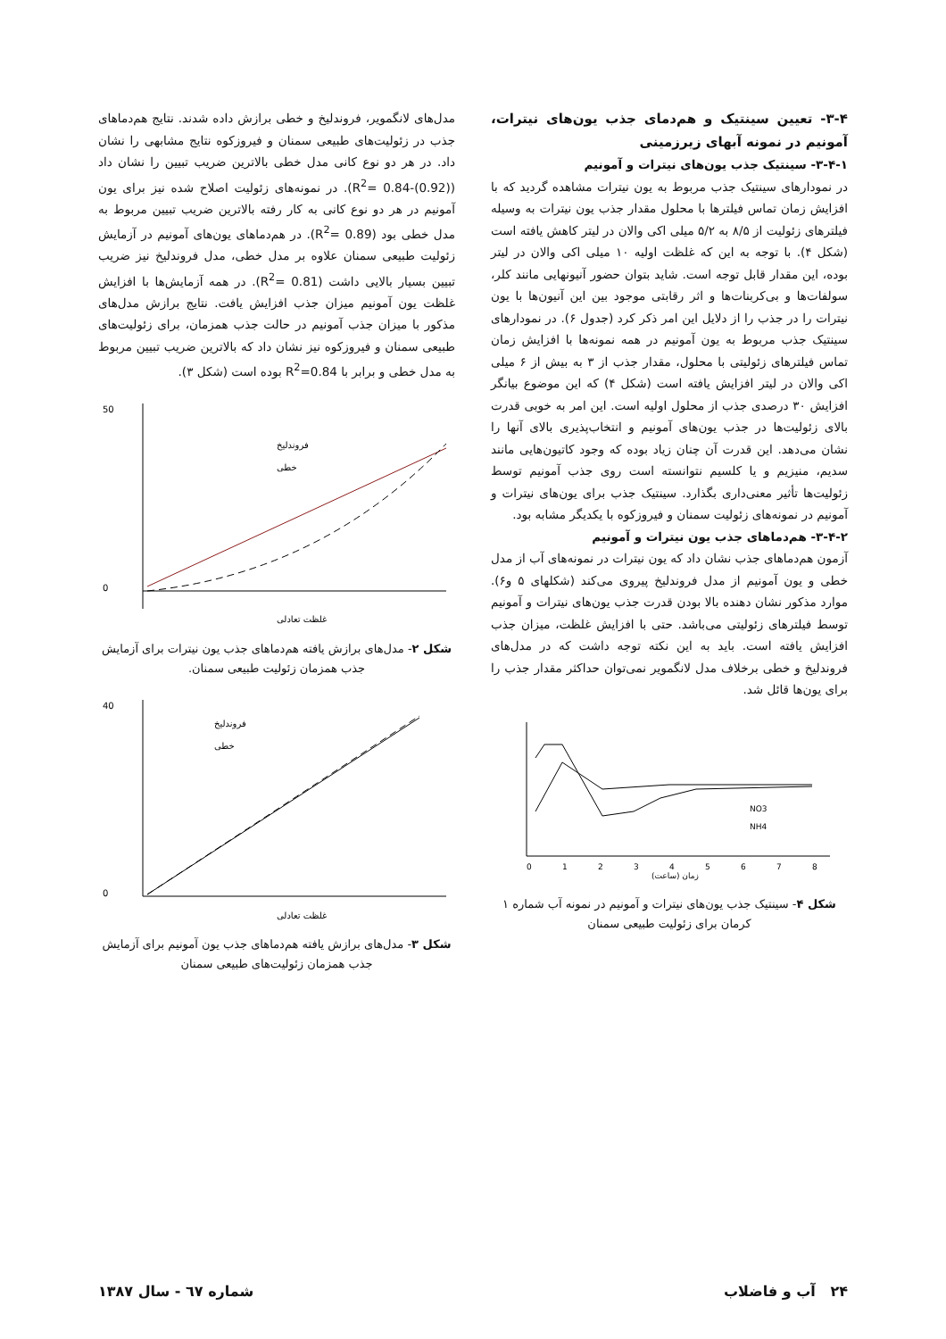۳-۴- تعیین سینتیک و هم‌دمای جذب یون‌های نیترات، آمونیم در نمونه آبهای زیرزمینی
۳-۴-۱- سینتیک جذب یون‌های نیترات و آمونیم
در نمودارهای سینتیک جذب مربوط به یون نیترات مشاهده گردید که با افزایش زمان تماس فیلترها با محلول مقدار جذب یون نیترات به وسیله فیلترهای زئولیت از ۸/۵ به ۵/۲ میلی اکی والان در لیتر کاهش یافته است (شکل ۴). با توجه به این که غلظت اولیه ۱۰ میلی اکی والان در لیتر بوده، این مقدار قابل توجه است. شاید بتوان حضور آنیونهایی مانند کلر، سولفات‌ها و بی‌کربنات‌ها و اثر رقابتی موجود بین این آنیون‌ها با یون نیترات را در جذب را از دلایل این امر ذکر کرد (جدول ۶). در نمودارهای سینتیک جذب مربوط به یون آمونیم در همه نمونه‌ها با افزایش زمان تماس فیلترهای زئولیتی با محلول، مقدار جذب از ۳ به بیش از ۶ میلی اکی والان در لیتر افزایش یافته است (شکل ۴) که این موضوع بیانگر افزایش ۳۰ درصدی جذب از محلول اولیه است. این امر به خوبی قدرت بالای زئولیت‌ها در جذب یون‌های آمونیم و انتخاب‌پذیری بالای آنها را نشان می‌دهد. این قدرت آن چنان زیاد بوده که وجود کاتیون‌هایی مانند سدیم، منیزیم و یا کلسیم نتوانسته است روی جذب آمونیم توسط زئولیت‌ها تأثیر معنی‌داری بگذارد. سینتیک جذب برای یون‌های نیترات و آمونیم در نمونه‌های زئولیت سمنان و فیروزکوه با یکدیگر مشابه بود.
۳-۴-۲- هم‌دماهای جذب یون نیترات و آمونیم
آزمون هم‌دماهای جذب نشان داد که یون نیترات در نمونه‌های آب از مدل خطی و یون آمونیم از مدل فروندلیخ پیروی می‌کند (شکلهای ۵ و۶). موارد مذکور نشان دهنده بالا بودن قدرت جذب یون‌های نیترات و آمونیم توسط فیلترهای زئولیتی می‌باشد. حتی با افزایش غلظت، میزان جذب افزایش یافته است. باید به این نکته توجه داشت که در مدل‌های فروندلیخ و خطی برخلاف مدل لانگمویر نمی‌توان حداکثر مقدار جذب را برای یون‌ها قائل شد.
NO3
NH4
زمان (ساعت)
0
1
2
3
4
5
6
7
8
شکل ۴- سینتیک جذب یون‌های نیترات و آمونیم در نمونه آب شماره ۱ کرمان برای زئولیت طبیعی سمنان
مدل‌های لانگمویر، فروندلیخ و خطی برازش داده شدند. نتایج هم‌دماهای جذب در زئولیت‌های طبیعی سمنان و فیروزکوه نتایج مشابهی را نشان داد. در هر دو نوع کانی مدل خطی بالاترین ضریب تبیین را نشان داد (R<sup>2</sup>= 0.84-(0.92)). در نمونه‌های زئولیت اصلاح شده نیز برای یون آمونیم در هر دو نوع کانی به کار رفته بالاترین ضریب تبیین مربوط به مدل خطی بود (R<sup>2</sup>= 0.89). در هم‌دماهای یون‌های آمونیم در آزمایش زئولیت طبیعی سمنان علاوه بر مدل خطی، مدل فروندلیخ نیز ضریب تبیین بسیار بالایی داشت (R<sup>2</sup>= 0.81). در همه آزمایش‌ها با افزایش غلظت یون آمونیم میزان جذب افزایش یافت. نتایج برازش مدل‌های مذکور با میزان جذب آمونیم در حالت جذب همزمان، برای زئولیت‌های طبیعی سمنان و فیروزکوه نیز نشان داد که بالاترین ضریب تبیین مربوط به مدل خطی و برابر با R<sup>2</sup>=0.84 بوده است (شکل ۳).
فروندلیخ
خطی
غلظت تعادلی
50
0
شکل ۲- مدل‌های برازش یافته هم‌دماهای جذب یون نیترات برای آزمایش جذب همزمان زئولیت طبیعی سمنان.
فروندلیخ
خطی
غلظت تعادلی
40
0
شکل ۳- مدل‌های برازش یافته هم‌دماهای جذب یون آمونیم برای آزمایش جذب همزمان زئولیت‌های طبیعی سمنان
۲۴ آب و فاضلاب شماره ٦٧ - سال ۱۳۸۷